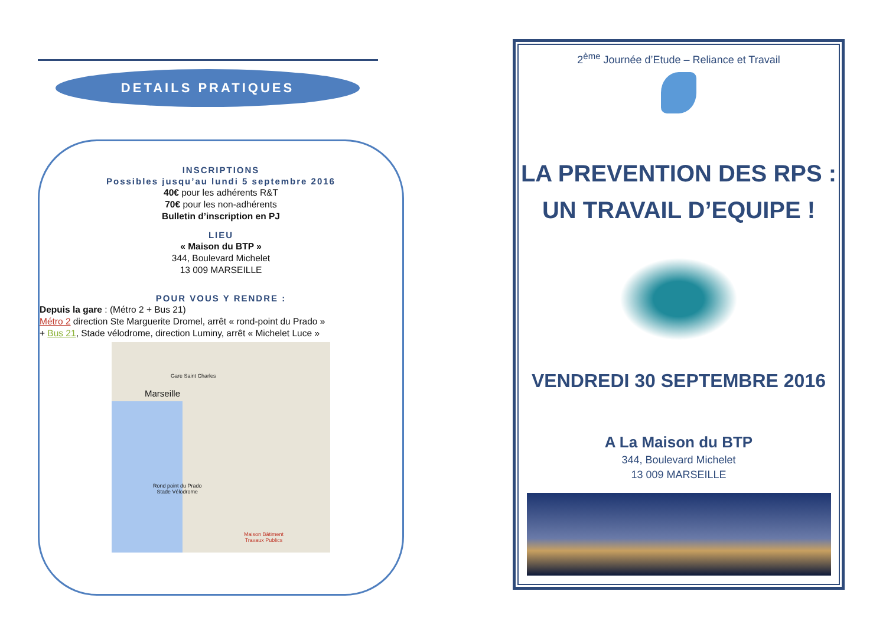DETAILS PRATIQUES
INSCRIPTIONS
Possibles jusqu’au lundi 5 septembre 2016
40€ pour les adhérents R&T
70€ pour les non-adhérents
Bulletin d’inscription en PJ
LIEU
« Maison du BTP »
344, Boulevard Michelet
13 009 MARSEILLE
POUR VOUS Y RENDRE :
Depuis la gare : (Métro 2 + Bus 21)
Métro 2 direction Ste Marguerite Dromel, arrêt « rond-point du Prado »
+ Bus 21, Stade vélodrome, direction Luminy, arrêt « Michelet Luce »
Gare Saint Charles
Marseille
Rond point du Prado
Stade Vélodrome
Maison Bâtiment
Travaux Publics
2<sup>ème</sup> Journée d’Etude – Reliance et Travail
LA PREVENTION DES RPS :
UN TRAVAIL D’EQUIPE !
VENDREDI 30 SEPTEMBRE 2016
A La Maison du BTP
344, Boulevard Michelet
13 009 MARSEILLE